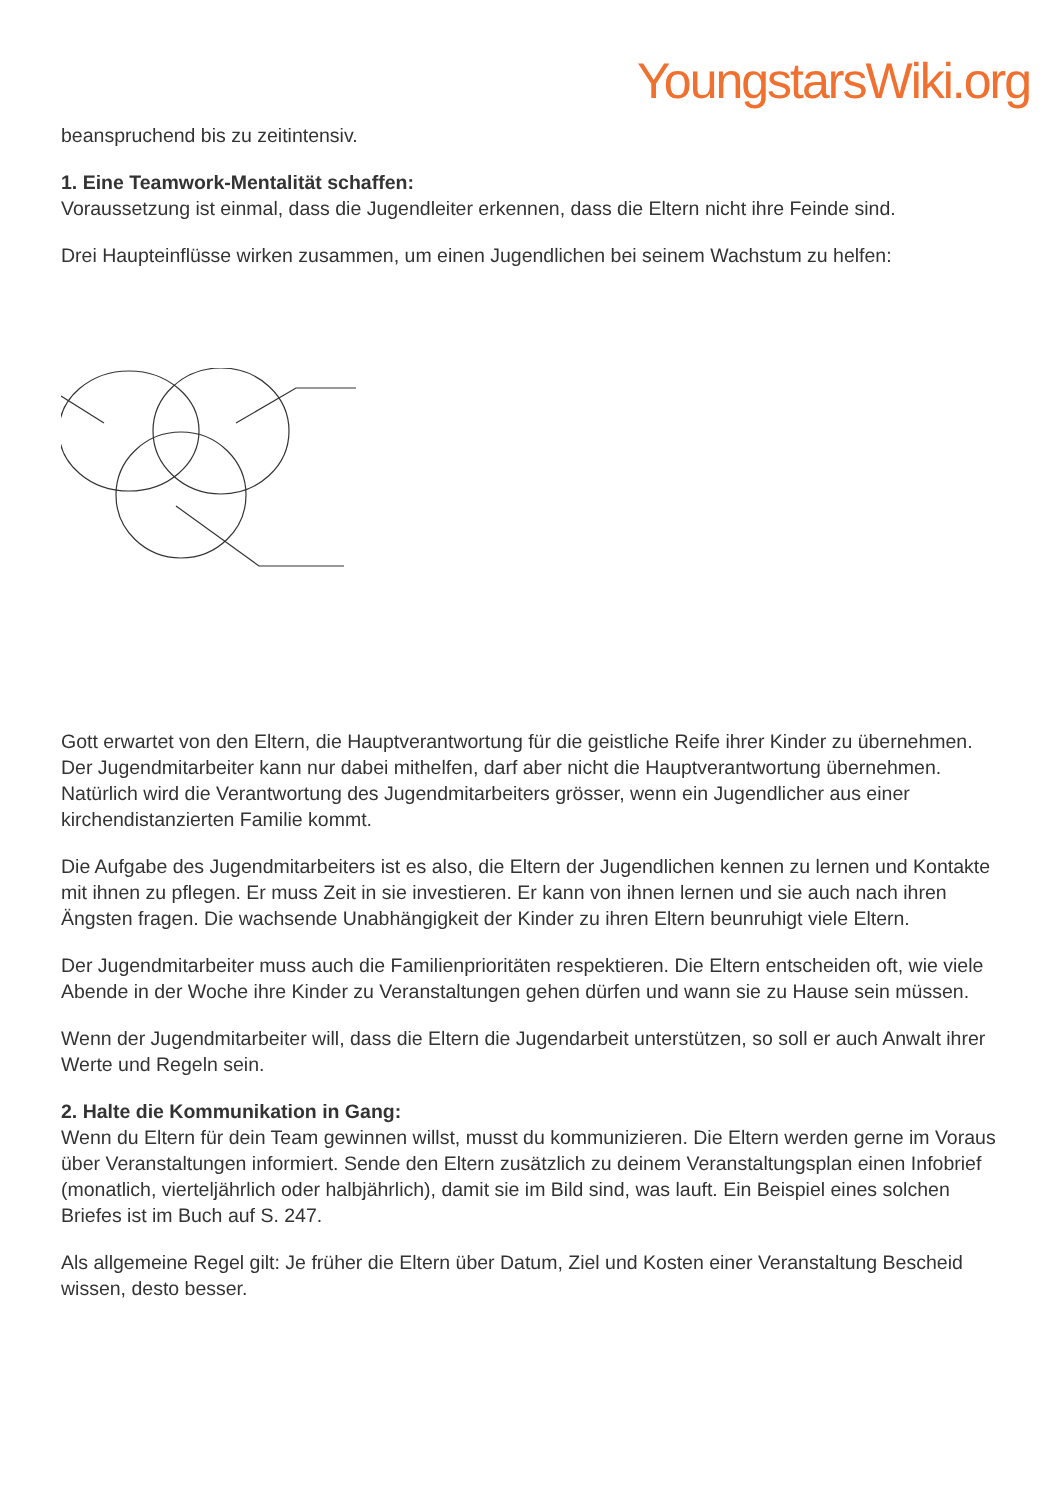YoungstarsWiki.org
beanspruchend bis zu zeitintensiv.
1. Eine Teamwork-Mentalität schaffen:
Voraussetzung ist einmal, dass die Jugendleiter erkennen, dass die Eltern nicht ihre Feinde sind.
Drei Haupteinflüsse wirken zusammen, um einen Jugendlichen bei seinem Wachstum zu helfen:
Gott erwartet von den Eltern, die Hauptverantwortung für die geistliche Reife ihrer Kinder zu übernehmen. Der Jugendmitarbeiter kann nur dabei mithelfen, darf aber nicht die Hauptverantwortung übernehmen. Natürlich wird die Verantwortung des Jugendmitarbeiters grösser, wenn ein Jugendlicher aus einer kirchendistanzierten Familie kommt.
Die Aufgabe des Jugendmitarbeiters ist es also, die Eltern der Jugendlichen kennen zu lernen und Kontakte mit ihnen zu pflegen. Er muss Zeit in sie investieren. Er kann von ihnen lernen und sie auch nach ihren Ängsten fragen. Die wachsende Unabhängigkeit der Kinder zu ihren Eltern beunruhigt viele Eltern.
Der Jugendmitarbeiter muss auch die Familienprioritäten respektieren. Die Eltern entscheiden oft, wie viele Abende in der Woche ihre Kinder zu Veranstaltungen gehen dürfen und wann sie zu Hause sein müssen.
Wenn der Jugendmitarbeiter will, dass die Eltern die Jugendarbeit unterstützen, so soll er auch Anwalt ihrer Werte und Regeln sein.
2. Halte die Kommunikation in Gang:
Wenn du Eltern für dein Team gewinnen willst, musst du kommunizieren. Die Eltern werden gerne im Voraus über Veranstaltungen informiert. Sende den Eltern zusätzlich zu deinem Veranstaltungsplan einen Infobrief (monatlich, vierteljährlich oder halbjährlich), damit sie im Bild sind, was lauft. Ein Beispiel eines solchen Briefes ist im Buch auf S. 247.
Als allgemeine Regel gilt: Je früher die Eltern über Datum, Ziel und Kosten einer Veranstaltung Bescheid wissen, desto besser.